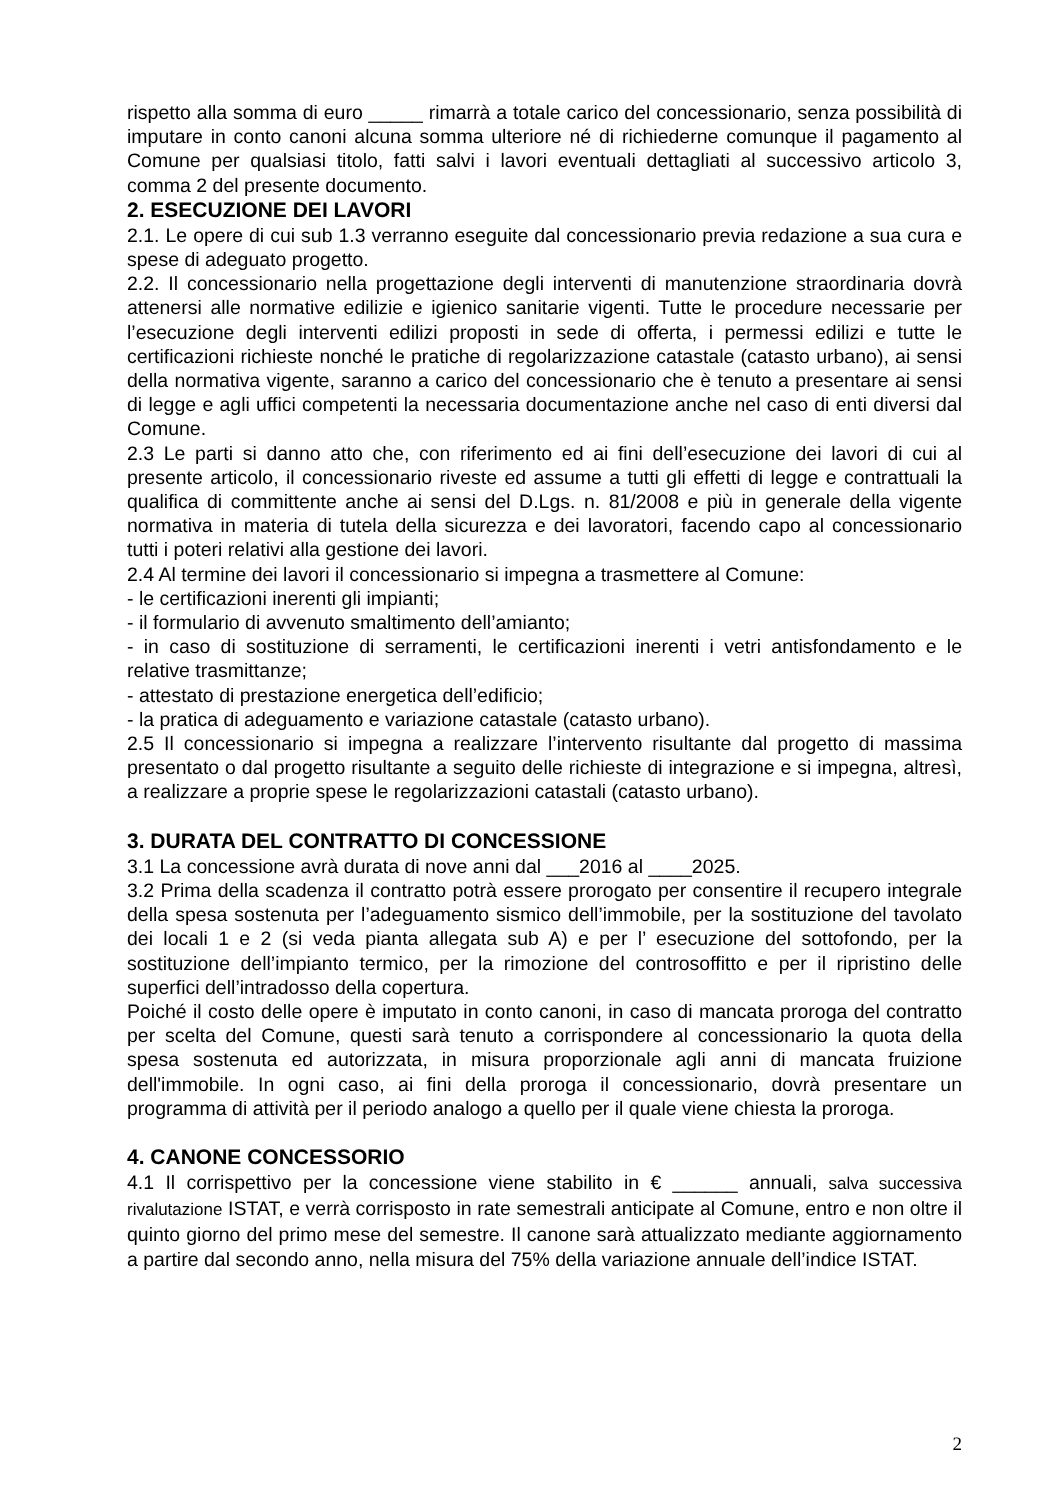rispetto alla somma di euro _____ rimarrà a totale carico del concessionario, senza possibilità di imputare in conto canoni alcuna somma ulteriore né di richiederne comunque il pagamento al Comune per qualsiasi titolo, fatti salvi i lavori eventuali dettagliati al successivo articolo 3, comma 2 del presente documento.
2. ESECUZIONE DEI LAVORI
2.1. Le opere di cui sub 1.3 verranno eseguite dal concessionario previa redazione a sua cura e spese di adeguato progetto.
2.2. Il concessionario nella progettazione degli interventi di manutenzione straordinaria dovrà attenersi alle normative edilizie e igienico sanitarie vigenti. Tutte le procedure necessarie per l’esecuzione degli interventi edilizi proposti in sede di offerta, i permessi edilizi e tutte le certificazioni richieste nonché le pratiche di regolarizzazione catastale (catasto urbano), ai sensi della normativa vigente, saranno a carico del concessionario che è tenuto a presentare ai sensi di legge e agli uffici competenti la necessaria documentazione anche nel caso di enti diversi dal Comune.
2.3 Le parti si danno atto che, con riferimento ed ai fini dell’esecuzione dei lavori di cui al presente articolo, il concessionario riveste ed assume a tutti gli effetti di legge e contrattuali la qualifica di committente anche ai sensi del D.Lgs. n. 81/2008 e più in generale della vigente normativa in materia di tutela della sicurezza e dei lavoratori, facendo capo al concessionario tutti i poteri relativi alla gestione dei lavori.
2.4 Al termine dei lavori il concessionario si impegna a trasmettere al Comune:
- le certificazioni inerenti gli impianti;
- il formulario di avvenuto smaltimento dell’amianto;
- in caso di sostituzione di serramenti, le certificazioni inerenti i vetri antisfondamento e le relative trasmittanze;
- attestato di prestazione energetica dell’edificio;
- la pratica di adeguamento e variazione catastale (catasto urbano).
2.5 Il concessionario si impegna a realizzare l’intervento risultante dal progetto di massima presentato o dal progetto risultante a seguito delle richieste di integrazione e si impegna, altresì, a realizzare a proprie spese le regolarizzazioni catastali (catasto urbano).
3. DURATA DEL CONTRATTO DI CONCESSIONE
3.1 La concessione avrà durata di nove anni dal ___2016 al ____2025.
3.2 Prima della scadenza il contratto potrà essere prorogato per consentire il recupero integrale della spesa sostenuta per l’adeguamento sismico dell’immobile, per la sostituzione del tavolato dei locali 1 e 2 (si veda pianta allegata sub A) e per l’ esecuzione del sottofondo, per la sostituzione dell’impianto termico, per la rimozione del controsoffitto e per il ripristino delle superfici dell’intradosso della copertura.
Poiché il costo delle opere è imputato in conto canoni, in caso di mancata proroga del contratto per scelta del Comune, questi sarà tenuto a corrispondere al concessionario la quota della spesa sostenuta ed autorizzata, in misura proporzionale agli anni di mancata fruizione dell'immobile. In ogni caso, ai fini della proroga il concessionario, dovrà presentare un programma di attività per il periodo analogo a quello per il quale viene chiesta la proroga.
4. CANONE CONCESSORIO
4.1 Il corrispettivo per la concessione viene stabilito in € ______ annuali, salva successiva rivalutazione ISTAT, e verrà corrisposto in rate semestrali anticipate al Comune, entro e non oltre il quinto giorno del primo mese del semestre. Il canone sarà attualizzato mediante aggiornamento a partire dal secondo anno, nella misura del 75% della variazione annuale dell’indice ISTAT.
2